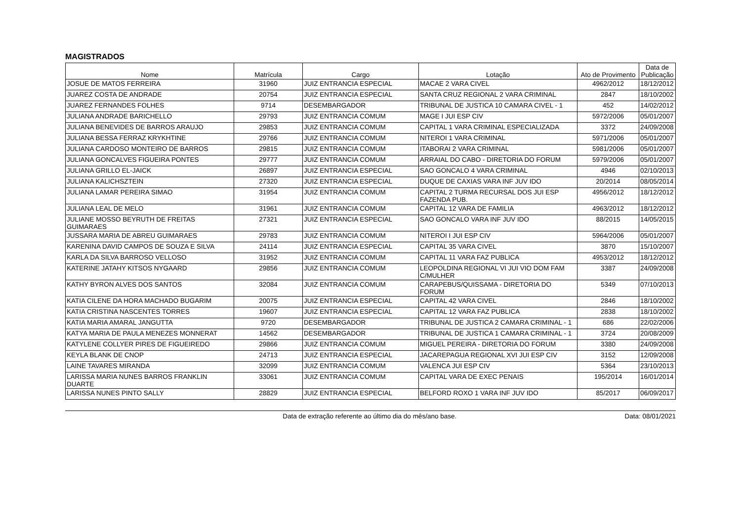MAGISTRADOS
| Nome | Matrícula | Cargo | Lotação | Ato de Provimento | Data de Publicação |
| --- | --- | --- | --- | --- | --- |
| JOSUE DE MATOS FERREIRA | 31960 | JUIZ ENTRANCIA ESPECIAL | MACAE 2 VARA CIVEL | 4962/2012 | 18/12/2012 |
| JUAREZ COSTA DE ANDRADE | 20754 | JUIZ ENTRANCIA ESPECIAL | SANTA CRUZ REGIONAL 2 VARA CRIMINAL | 2847 | 18/10/2002 |
| JUAREZ FERNANDES FOLHES | 9714 | DESEMBARGADOR | TRIBUNAL DE JUSTICA 10 CAMARA CIVEL - 1 | 452 | 14/02/2012 |
| JULIANA ANDRADE BARICHELLO | 29793 | JUIZ ENTRANCIA COMUM | MAGE I JUI ESP CIV | 5972/2006 | 05/01/2007 |
| JULIANA BENEVIDES DE BARROS ARAUJO | 29853 | JUIZ ENTRANCIA COMUM | CAPITAL 1 VARA CRIMINAL ESPECIALIZADA | 3372 | 24/09/2008 |
| JULIANA BESSA FERRAZ KRYKHTINE | 29766 | JUIZ ENTRANCIA COMUM | NITEROI 1 VARA CRIMINAL | 5971/2006 | 05/01/2007 |
| JULIANA CARDOSO MONTEIRO DE BARROS | 29815 | JUIZ ENTRANCIA COMUM | ITABORAI 2 VARA CRIMINAL | 5981/2006 | 05/01/2007 |
| JULIANA GONCALVES FIGUEIRA PONTES | 29777 | JUIZ ENTRANCIA COMUM | ARRAIAL DO CABO - DIRETORIA DO FORUM | 5979/2006 | 05/01/2007 |
| JULIANA GRILLO EL-JAICK | 26897 | JUIZ ENTRANCIA ESPECIAL | SAO GONCALO 4 VARA CRIMINAL | 4946 | 02/10/2013 |
| JULIANA KALICHSZTEIN | 27320 | JUIZ ENTRANCIA ESPECIAL | DUQUE DE CAXIAS VARA INF JUV IDO | 20/2014 | 08/05/2014 |
| JULIANA LAMAR PEREIRA SIMAO | 31954 | JUIZ ENTRANCIA COMUM | CAPITAL 2 TURMA RECURSAL DOS JUI ESP FAZENDA PUB. | 4956/2012 | 18/12/2012 |
| JULIANA LEAL DE MELO | 31961 | JUIZ ENTRANCIA COMUM | CAPITAL 12 VARA DE FAMILIA | 4963/2012 | 18/12/2012 |
| JULIANE MOSSO BEYRUTH DE FREITAS GUIMARAES | 27321 | JUIZ ENTRANCIA ESPECIAL | SAO GONCALO VARA INF JUV IDO | 88/2015 | 14/05/2015 |
| JUSSARA MARIA DE ABREU GUIMARAES | 29783 | JUIZ ENTRANCIA COMUM | NITEROI I JUI ESP CIV | 5964/2006 | 05/01/2007 |
| KARENINA DAVID CAMPOS DE SOUZA E SILVA | 24114 | JUIZ ENTRANCIA ESPECIAL | CAPITAL 35 VARA CIVEL | 3870 | 15/10/2007 |
| KARLA DA SILVA BARROSO VELLOSO | 31952 | JUIZ ENTRANCIA COMUM | CAPITAL 11 VARA FAZ PUBLICA | 4953/2012 | 18/12/2012 |
| KATERINE JATAHY KITSOS NYGAARD | 29856 | JUIZ ENTRANCIA COMUM | LEOPOLDINA REGIONAL VI JUI VIO DOM FAM C/MULHER | 3387 | 24/09/2008 |
| KATHY BYRON ALVES DOS SANTOS | 32084 | JUIZ ENTRANCIA COMUM | CARAPEBUS/QUISSAMA - DIRETORIA DO FORUM | 5349 | 07/10/2013 |
| KATIA CILENE DA HORA MACHADO BUGARIM | 20075 | JUIZ ENTRANCIA ESPECIAL | CAPITAL 42 VARA CIVEL | 2846 | 18/10/2002 |
| KATIA CRISTINA NASCENTES TORRES | 19607 | JUIZ ENTRANCIA ESPECIAL | CAPITAL 12 VARA FAZ PUBLICA | 2838 | 18/10/2002 |
| KATIA MARIA AMARAL JANGUTTA | 9720 | DESEMBARGADOR | TRIBUNAL DE JUSTICA 2 CAMARA CRIMINAL - 1 | 686 | 22/02/2006 |
| KATYA MARIA DE PAULA MENEZES MONNERAT | 14562 | DESEMBARGADOR | TRIBUNAL DE JUSTICA 1 CAMARA CRIMINAL - 1 | 3724 | 20/08/2009 |
| KATYLENE COLLYER PIRES DE FIGUEIREDO | 29866 | JUIZ ENTRANCIA COMUM | MIGUEL PEREIRA - DIRETORIA DO FORUM | 3380 | 24/09/2008 |
| KEYLA BLANK DE CNOP | 24713 | JUIZ ENTRANCIA ESPECIAL | JACAREPAGUA REGIONAL XVI JUI ESP CIV | 3152 | 12/09/2008 |
| LAINE TAVARES MIRANDA | 32099 | JUIZ ENTRANCIA COMUM | VALENCA JUI ESP CIV | 5364 | 23/10/2013 |
| LARISSA MARIA NUNES BARROS FRANKLIN DUARTE | 33061 | JUIZ ENTRANCIA COMUM | CAPITAL VARA DE EXEC PENAIS | 195/2014 | 16/01/2014 |
| LARISSA NUNES PINTO SALLY | 28829 | JUIZ ENTRANCIA ESPECIAL | BELFORD ROXO 1 VARA INF JUV IDO | 85/2017 | 06/09/2017 |
Data de extração referente ao último dia do mês/ano base. Data: 08/01/2021